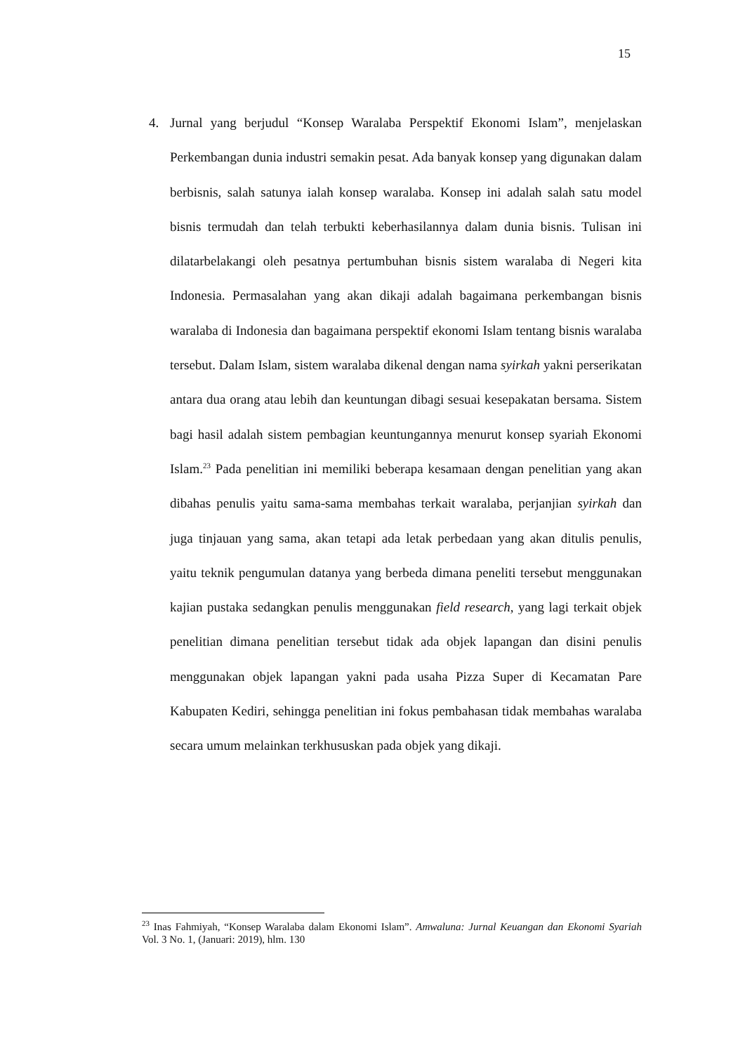15
4. Jurnal yang berjudul “Konsep Waralaba Perspektif Ekonomi Islam”, menjelaskan Perkembangan dunia industri semakin pesat. Ada banyak konsep yang digunakan dalam berbisnis, salah satunya ialah konsep waralaba. Konsep ini adalah salah satu model bisnis termudah dan telah terbukti keberhasilannya dalam dunia bisnis. Tulisan ini dilatarbelakangi oleh pesatnya pertumbuhan bisnis sistem waralaba di Negeri kita Indonesia. Permasalahan yang akan dikaji adalah bagaimana perkembangan bisnis waralaba di Indonesia dan bagaimana perspektif ekonomi Islam tentang bisnis waralaba tersebut. Dalam Islam, sistem waralaba dikenal dengan nama syirkah yakni perserikatan antara dua orang atau lebih dan keuntungan dibagi sesuai kesepakatan bersama. Sistem bagi hasil adalah sistem pembagian keuntungannya menurut konsep syariah Ekonomi Islam.<sup>23</sup> Pada penelitian ini memiliki beberapa kesamaan dengan penelitian yang akan dibahas penulis yaitu sama-sama membahas terkait waralaba, perjanjian syirkah dan juga tinjauan yang sama, akan tetapi ada letak perbedaan yang akan ditulis penulis, yaitu teknik pengumulan datanya yang berbeda dimana peneliti tersebut menggunakan kajian pustaka sedangkan penulis menggunakan field research, yang lagi terkait objek penelitian dimana penelitian tersebut tidak ada objek lapangan dan disini penulis menggunakan objek lapangan yakni pada usaha Pizza Super di Kecamatan Pare Kabupaten Kediri, sehingga penelitian ini fokus pembahasan tidak membahas waralaba secara umum melainkan terkhususkan pada objek yang dikaji.
<sup>23</sup> Inas Fahmiyah, “Konsep Waralaba dalam Ekonomi Islam”. Amwaluna: Jurnal Keuangan dan Ekonomi Syariah Vol. 3 No. 1, (Januari: 2019), hlm. 130